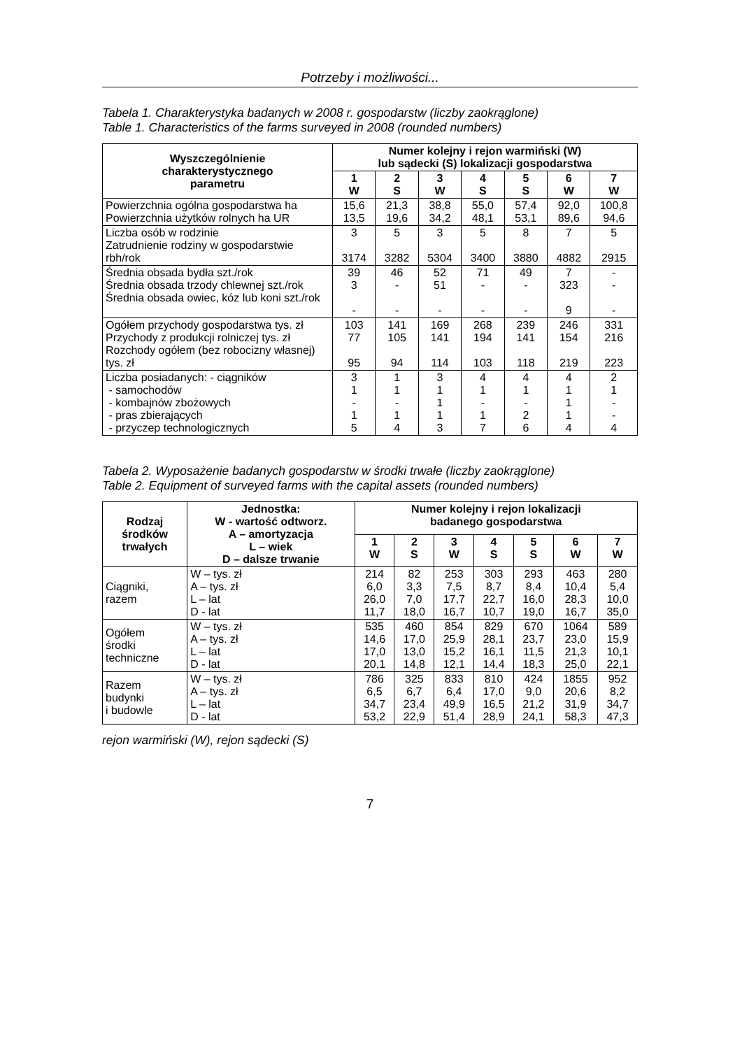Potrzeby i możliwości...
Tabela 1. Charakterystyka badanych w 2008 r. gospodarstw (liczby zaokrąglone)
Table 1. Characteristics of the farms surveyed in 2008 (rounded numbers)
| Wyszczególnienie charakterystycznego parametru | Numer kolejny i rejon warmiński (W) lub sądecki (S) lokalizacji gospodarstwa | | | | | | |
| --- | --- | --- | --- | --- | --- | --- | --- |
| | 1 W | 2 S | 3 W | 4 S | 5 S | 6 W | 7 W |
| Powierzchnia ogólna gospodarstwa ha Powierzchnia użytków rolnych ha UR | 15,6 13,5 | 21,3 19,6 | 38,8 34,2 | 55,0 48,1 | 57,4 53,1 | 92,0 89,6 | 100,8 94,6 |
| Liczba osób w rodzinie Zatrudnienie rodziny w gospodarstwie rbh/rok | 3 3174 | 5 3282 | 3 5304 | 5 3400 | 8 3880 | 7 4882 | 5 2915 |
| Średnia obsada bydła szt./rok Średnia obsada trzody chlewnej szt./rok Średnia obsada owiec, kóz lub koni szt./rok | 39 3 - | 46 - - | 52 51 - | 71 - - | 49 - - | 7 323 9 | - - - |
| Ogółem przychody gospodarstwa tys. zł Przychody z produkcji rolniczej tys. zł Rozchody ogółem (bez robocizny własnej) tys. zł | 103 77 95 | 141 105 94 | 169 141 114 | 268 194 103 | 239 141 118 | 246 154 219 | 331 216 223 |
| Liczba posiadanych: - ciągników - samochodów - kombajnów zbożowych - pras zbierających - przyczep technologicznych | 3 1 - 1 5 | 1 1 - 1 4 | 3 1 1 1 3 | 4 1 - 1 7 | 4 1 - 2 6 | 4 1 1 1 4 | 2 1 - - 4 |
Tabela 2. Wyposażenie badanych gospodarstw w środki trwałe (liczby zaokrąglone)
Table 2. Equipment of surveyed farms with the capital assets (rounded numbers)
| Rodzaj środków trwałych | Jednostka: W - wartość odtworz. A – amortyzacja L – wiek D – dalsze trwanie | Numer kolejny i rejon lokalizacji badanego gospodarstwa | | | | | | |
| --- | --- | --- | --- | --- | --- | --- | --- | --- |
| | | 1 W | 2 S | 3 W | 4 S | 5 S | 6 W | 7 W |
| Ciągniki, razem | W – tys. zł A – tys. zł L – lat D - lat | 214 6,0 26,0 11,7 | 82 3,3 7,0 18,0 | 253 7,5 17,7 16,7 | 303 8,7 22,7 10,7 | 293 8,4 16,0 19,0 | 463 10,4 28,3 16,7 | 280 5,4 10,0 35,0 |
| Ogółem środki techniczne | W – tys. zł A – tys. zł L – lat D - lat | 535 14,6 17,0 20,1 | 460 17,0 13,0 14,8 | 854 25,9 15,2 12,1 | 829 28,1 16,1 14,4 | 670 23,7 11,5 18,3 | 1064 23,0 21,3 25,0 | 589 15,9 10,1 22,1 |
| Razem budynki i budowle | W – tys. zł A – tys. zł L – lat D - lat | 786 6,5 34,7 53,2 | 325 6,7 23,4 22,9 | 833 6,4 49,9 51,4 | 810 17,0 16,5 28,9 | 424 9,0 21,2 24,1 | 1855 20,6 31,9 58,3 | 952 8,2 34,7 47,3 |
rejon warmiński (W), rejon sądecki (S)
7